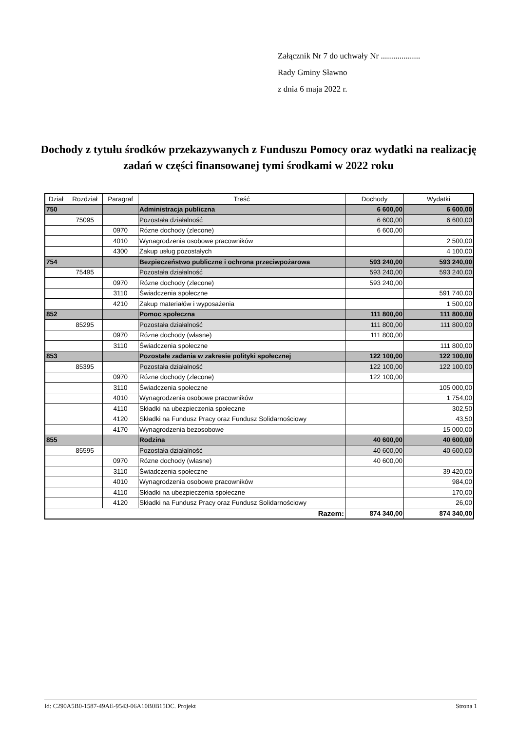Załącznik Nr 7 do uchwały Nr ...................
Rady Gminy Sławno
z dnia 6 maja 2022 r.
Dochody z tytułu środków przekazywanych z Funduszu Pomocy oraz wydatki na realizację zadań w części finansowanej tymi środkami w 2022 roku
| Dział | Rozdział | Paragraf | Treść | Dochody | Wydatki |
| --- | --- | --- | --- | --- | --- |
| 750 | | | Administracja publiczna | 6 600,00 | 6 600,00 |
| | 75095 | | Pozostała działalność | 6 600,00 | 6 600,00 |
| | | 0970 | Rózne dochody (zlecone) | 6 600,00 | |
| | | 4010 | Wynagrodzenia osobowe pracowników | | 2 500,00 |
| | | 4300 | Zakup usług pozostałych | | 4 100,00 |
| 754 | | | Bezpieczeństwo publiczne i ochrona przeciwpożarowa | 593 240,00 | 593 240,00 |
| | 75495 | | Pozostała działalność | 593 240,00 | 593 240,00 |
| | | 0970 | Rózne dochody (zlecone) | 593 240,00 | |
| | | 3110 | Świadczenia społeczne | | 591 740,00 |
| | | 4210 | Zakup materiałów i wyposażenia | | 1 500,00 |
| 852 | | | Pomoc społeczna | 111 800,00 | 111 800,00 |
| | 85295 | | Pozostała działalność | 111 800,00 | 111 800,00 |
| | | 0970 | Rózne dochody (własne) | 111 800,00 | |
| | | 3110 | Świadczenia społeczne | | 111 800,00 |
| 853 | | | Pozostałe zadania w zakresie polityki społecznej | 122 100,00 | 122 100,00 |
| | 85395 | | Pozostała działalność | 122 100,00 | 122 100,00 |
| | | 0970 | Rózne dochody (zlecone) | 122 100,00 | |
| | | 3110 | Świadczenia społeczne | | 105 000,00 |
| | | 4010 | Wynagrodzenia osobowe pracowników | | 1 754,00 |
| | | 4110 | Składki na ubezpieczenia społeczne | | 302,50 |
| | | 4120 | Składki na Fundusz Pracy oraz Fundusz Solidarnościowy | | 43,50 |
| | | 4170 | Wynagrodzenia bezosobowe | | 15 000,00 |
| 855 | | | Rodzina | 40 600,00 | 40 600,00 |
| | 85595 | | Pozostała działalność | 40 600,00 | 40 600,00 |
| | | 0970 | Rózne dochody (własne) | 40 600,00 | |
| | | 3110 | Świadczenia społeczne | | 39 420,00 |
| | | 4010 | Wynagrodzenia osobowe pracowników | | 984,00 |
| | | 4110 | Składki na ubezpieczenia społeczne | | 170,00 |
| | | 4120 | Składki na Fundusz Pracy oraz Fundusz Solidarnościowy | | 26,00 |
| Razem: | | | | 874 340,00 | 874 340,00 |
Id: C290A5B0-1587-49AE-9543-06A10B0B15DC. Projekt Strona 1